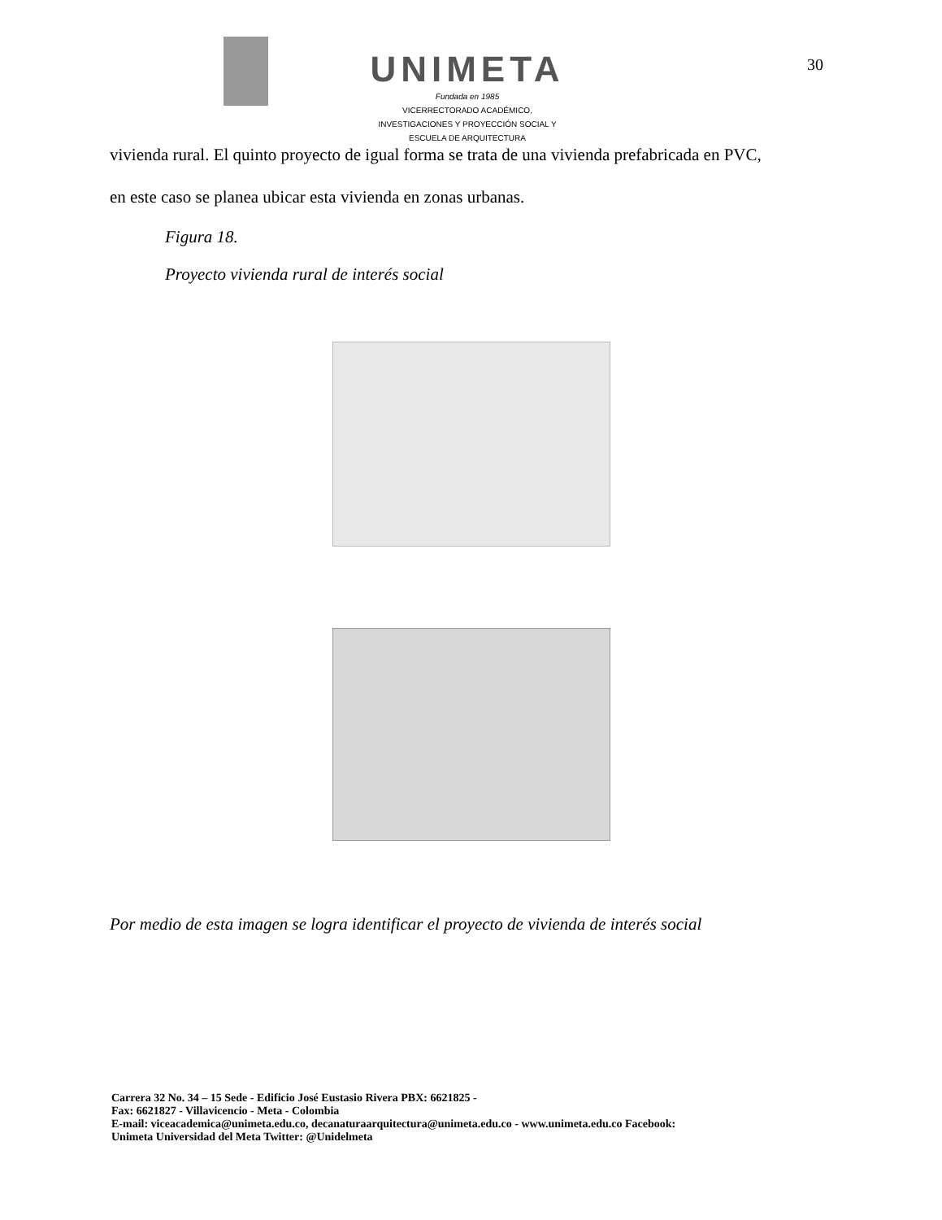UNIMETA
Fundada en 1985
VICERRECTORADO ACADÉMICO,
INVESTIGACIONES Y PROYECCIÓN SOCIAL Y
ESCUELA DE ARQUITECTURA
30
vivienda rural. El quinto proyecto de igual forma se trata de una vivienda prefabricada en PVC,
en este caso se planea ubicar esta vivienda en zonas urbanas.
Figura 18.
Proyecto vivienda rural de interés social
Por medio de esta imagen se logra identificar el proyecto de vivienda de interés social
Carrera 32 No. 34 – 15 Sede - Edificio José Eustasio Rivera PBX: 6621825 -
Fax: 6621827 - Villavicencio - Meta - Colombia
E-mail: viceacademica@unimeta.edu.co, decanaturaarquitectura@unimeta.edu.co - www.unimeta.edu.co Facebook:
Unimeta Universidad del Meta Twitter: @Unidelmeta